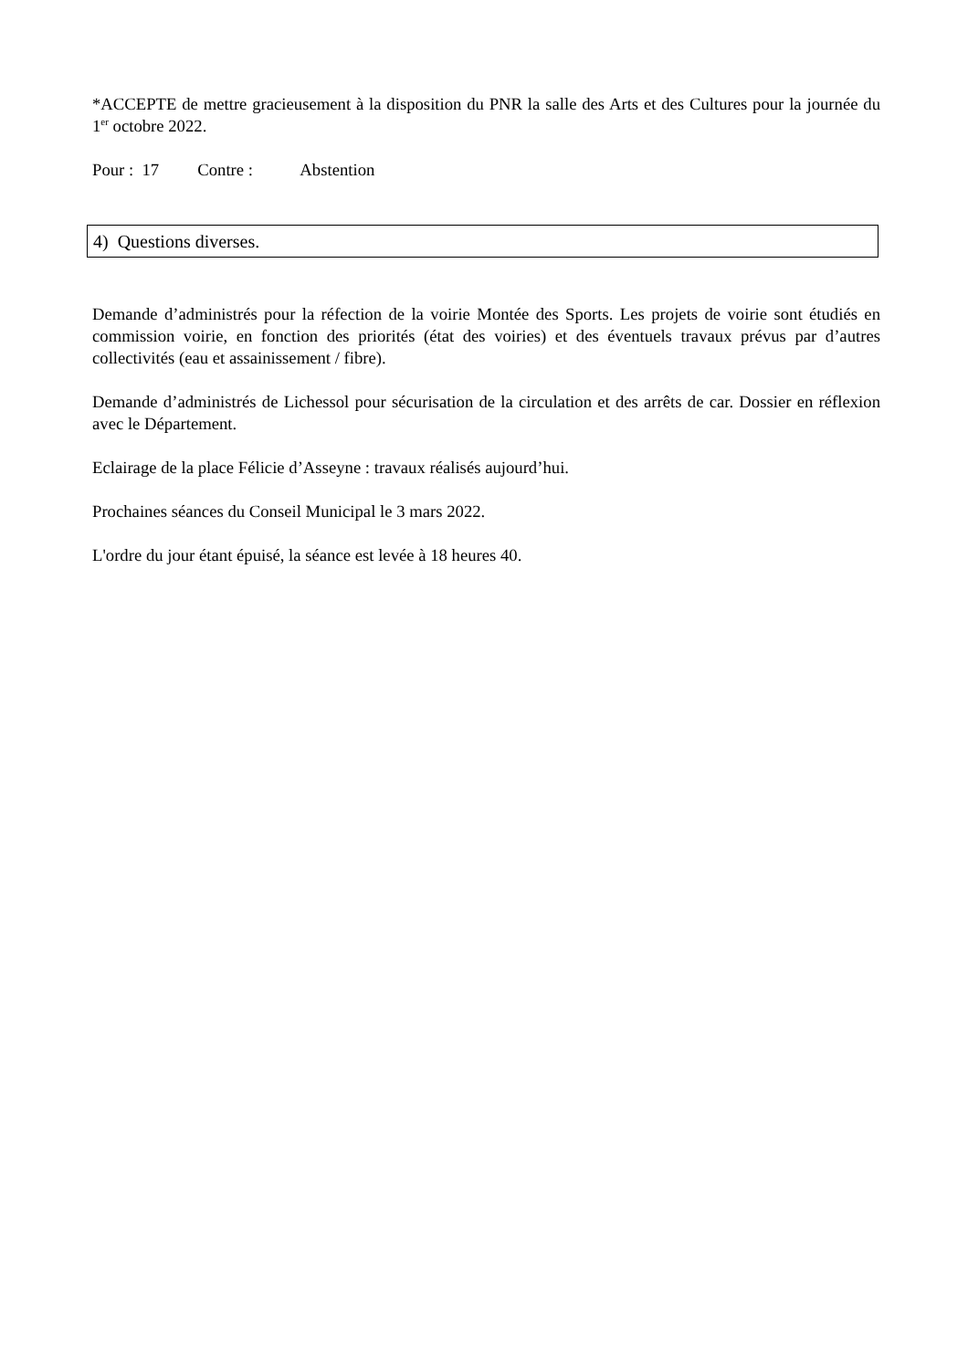*ACCEPTE de mettre gracieusement à la disposition du PNR la salle des Arts et des Cultures pour la journée du 1<sup>er</sup> octobre 2022.
Pour : 17 Contre : Abstention
4) Questions diverses.
Demande d’administrés pour la réfection de la voirie Montée des Sports. Les projets de voirie sont étudiés en commission voirie, en fonction des priorités (état des voiries) et des éventuels travaux prévus par d’autres collectivités (eau et assainissement / fibre).
Demande d’administrés de Lichessol pour sécurisation de la circulation et des arrêts de car. Dossier en réflexion avec le Département.
Eclairage de la place Félicie d’Asseyne : travaux réalisés aujourd’hui.
Prochaines séances du Conseil Municipal le 3 mars 2022.
L'ordre du jour étant épuisé, la séance est levée à 18 heures 40.